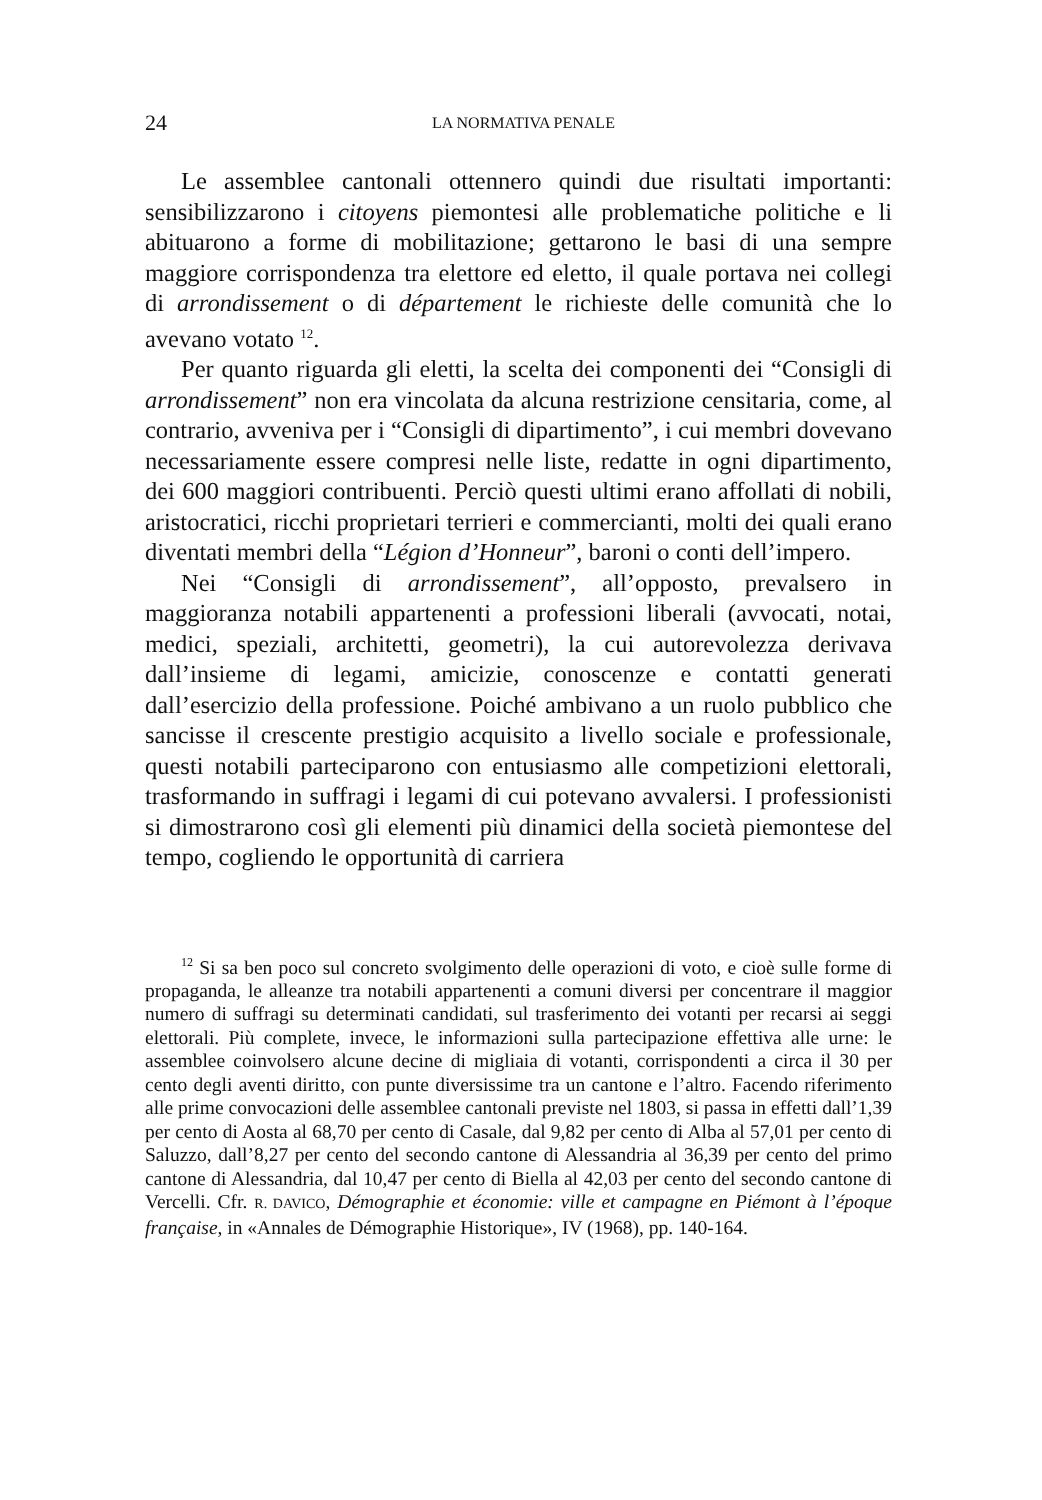24 LA NORMATIVA PENALE
Le assemblee cantonali ottennero quindi due risultati importanti: sensibilizzarono i citoyens piemontesi alle problematiche politiche e li abituarono a forme di mobilitazione; gettarono le basi di una sempre maggiore corrispondenza tra elettore ed eletto, il quale portava nei collegi di arrondissement o di département le richieste delle comunità che lo avevano votato <sup>12</sup>.
Per quanto riguarda gli eletti, la scelta dei componenti dei “Consigli di arrondissement” non era vincolata da alcuna restrizione censitaria, come, al contrario, avveniva per i “Consigli di dipartimento”, i cui membri dovevano necessariamente essere compresi nelle liste, redatte in ogni dipartimento, dei 600 maggiori contribuenti. Perciò questi ultimi erano affollati di nobili, aristocratici, ricchi proprietari terrieri e commercianti, molti dei quali erano diventati membri della “Légion d’Honneur”, baroni o conti dell’impero.
Nei “Consigli di arrondissement”, all’opposto, prevalsero in maggioranza notabili appartenenti a professioni liberali (avvocati, notai, medici, speziali, architetti, geometri), la cui autorevolezza derivava dall’insieme di legami, amicizie, conoscenze e contatti generati dall’esercizio della professione. Poiché ambivano a un ruolo pubblico che sancisse il crescente prestigio acquisito a livello sociale e professionale, questi notabili parteciparono con entusiasmo alle competizioni elettorali, trasformando in suffragi i legami di cui potevano avvalersi. I professionisti si dimostrarono così gli elementi più dinamici della società piemontese del tempo, cogliendo le opportunità di carriera
<sup>12</sup> Si sa ben poco sul concreto svolgimento delle operazioni di voto, e cioè sulle forme di propaganda, le alleanze tra notabili appartenenti a comuni diversi per concentrare il maggior numero di suffragi su determinati candidati, sul trasferimento dei votanti per recarsi ai seggi elettorali. Più complete, invece, le informazioni sulla partecipazione effettiva alle urne: le assemblee coinvolsero alcune decine di migliaia di votanti, corrispondenti a circa il 30 per cento degli aventi diritto, con punte diversissime tra un cantone e l’altro. Facendo riferimento alle prime convocazioni delle assemblee cantonali previste nel 1803, si passa in effetti dall’1,39 per cento di Aosta al 68,70 per cento di Casale, dal 9,82 per cento di Alba al 57,01 per cento di Saluzzo, dall’8,27 per cento del secondo cantone di Alessandria al 36,39 per cento del primo cantone di Alessandria, dal 10,47 per cento di Biella al 42,03 per cento del secondo cantone di Vercelli. Cfr. R. DAVICO, Démographie et économie: ville et campagne en Piémont à l’époque française, in «Annales de Démographie Historique», IV (1968), pp. 140-164.